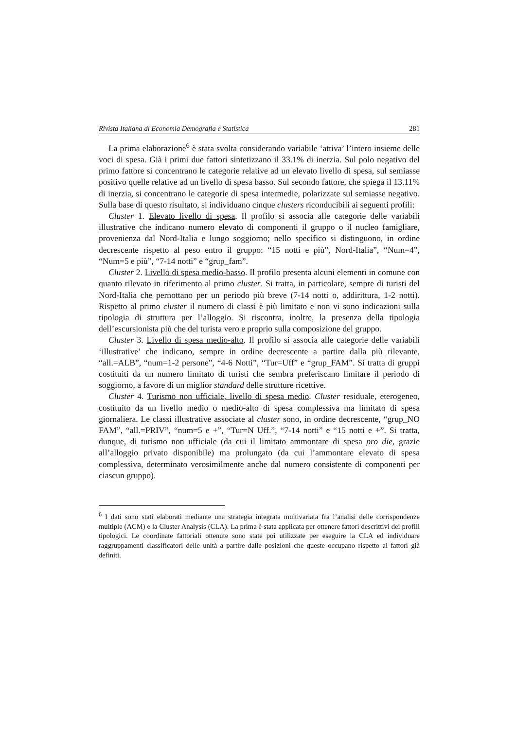Rivista Italiana di Economia Demografia e Statistica 281
La prima elaborazione<sup>6</sup> è stata svolta considerando variabile ‘attiva’ l’intero insieme delle voci di spesa. Già i primi due fattori sintetizzano il 33.1% di inerzia. Sul polo negativo del primo fattore si concentrano le categorie relative ad un elevato livello di spesa, sul semiasse positivo quelle relative ad un livello di spesa basso. Sul secondo fattore, che spiega il 13.11% di inerzia, si concentrano le categorie di spesa intermedie, polarizzate sul semiasse negativo. Sulla base di questo risultato, si individuano cinque clusters riconducibili ai seguenti profili:
Cluster 1. Elevato livello di spesa. Il profilo si associa alle categorie delle variabili illustrative che indicano numero elevato di componenti il gruppo o il nucleo famigliare, provenienza dal Nord-Italia e lungo soggiorno; nello specifico si distinguono, in ordine decrescente rispetto al peso entro il gruppo: “15 notti e più”, Nord-Italia”, “Num=4”, “Num=5 e più”, “7-14 notti” e “grup_fam”.
Cluster 2. Livello di spesa medio-basso. Il profilo presenta alcuni elementi in comune con quanto rilevato in riferimento al primo cluster. Si tratta, in particolare, sempre di turisti del Nord-Italia che pernottano per un periodo più breve (7-14 notti o, addirittura, 1-2 notti). Rispetto al primo cluster il numero di classi è più limitato e non vi sono indicazioni sulla tipologia di struttura per l’alloggio. Si riscontra, inoltre, la presenza della tipologia dell’escursionista più che del turista vero e proprio sulla composizione del gruppo.
Cluster 3. Livello di spesa medio-alto. Il profilo si associa alle categorie delle variabili ‘illustrative’ che indicano, sempre in ordine decrescente a partire dalla più rilevante, “all.=ALB”, “num=1-2 persone”, “4-6 Notti”, “Tur=Uff” e “grup_FAM”. Si tratta di gruppi costituiti da un numero limitato di turisti che sembra preferiscano limitare il periodo di soggiorno, a favore di un miglior standard delle strutture ricettive.
Cluster 4. Turismo non ufficiale, livello di spesa medio. Cluster residuale, eterogeneo, costituito da un livello medio o medio-alto di spesa complessiva ma limitato di spesa giornaliera. Le classi illustrative associate al cluster sono, in ordine decrescente, “grup_NO FAM”, “all.=PRIV”, “num=5 e +”, “Tur=N Uff.”, “7-14 notti” e “15 notti e +”. Si tratta, dunque, di turismo non ufficiale (da cui il limitato ammontare di spesa pro die, grazie all’alloggio privato disponibile) ma prolungato (da cui l’ammontare elevato di spesa complessiva, determinato verosimilmente anche dal numero consistente di componenti per ciascun gruppo).
<sup>6</sup> I dati sono stati elaborati mediante una strategia integrata multivariata fra l’analisi delle corrispondenze multiple (ACM) e la Cluster Analysis (CLA). La prima è stata applicata per ottenere fattori descrittivi dei profili tipologici. Le coordinate fattoriali ottenute sono state poi utilizzate per eseguire la CLA ed individuare raggruppamenti classificatori delle unità a partire dalle posizioni che queste occupano rispetto ai fattori già definiti.